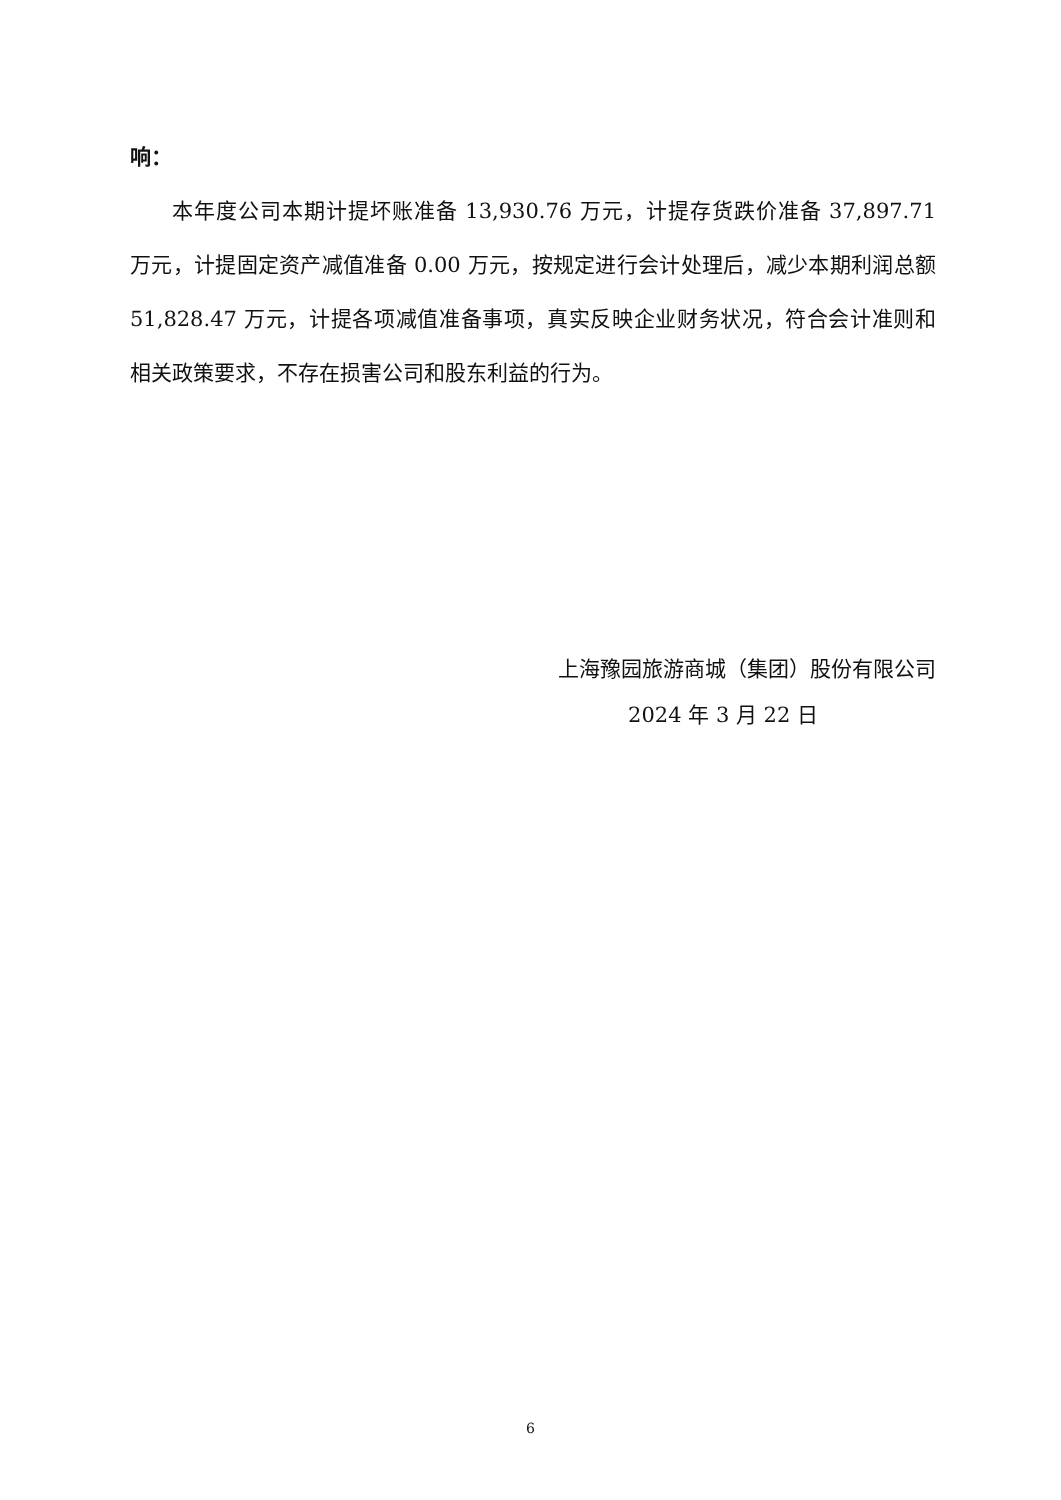响：
本年度公司本期计提坏账准备 13,930.76 万元，计提存货跌价准备 37,897.71 万元，计提固定资产减值准备 0.00 万元，按规定进行会计处理后，减少本期利润总额 51,828.47 万元，计提各项减值准备事项，真实反映企业财务状况，符合会计准则和相关政策要求，不存在损害公司和股东利益的行为。
上海豫园旅游商城（集团）股份有限公司
2024 年 3 月 22 日
6